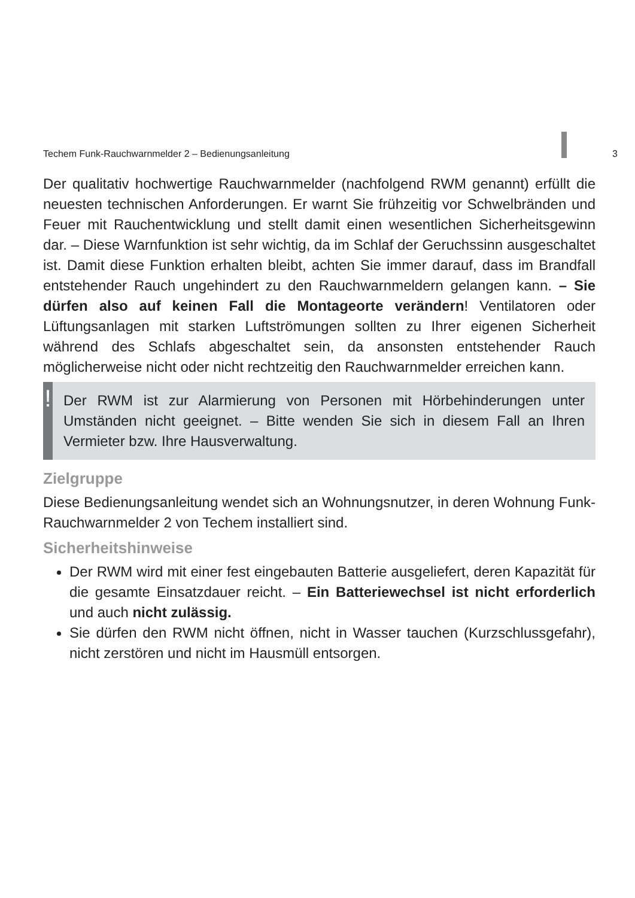Techem Funk-Rauchwarnmelder 2 – Bedienungsanleitung 3
Der qualitativ hochwertige Rauchwarnmelder (nachfolgend RWM genannt) erfüllt die neuesten technischen Anforderungen. Er warnt Sie frühzeitig vor Schwelbränden und Feuer mit Rauchentwicklung und stellt damit einen wesentlichen Sicherheitsgewinn dar. – Diese Warnfunktion ist sehr wichtig, da im Schlaf der Geruchssinn ausgeschaltet ist. Damit diese Funktion erhalten bleibt, achten Sie immer darauf, dass im Brandfall entstehender Rauch ungehindert zu den Rauchwarnmeldern gelangen kann. – Sie dürfen also auf keinen Fall die Montageorte verändern! Ventilatoren oder Lüftungsanlagen mit starken Luftströmungen sollten zu Ihrer eigenen Sicherheit während des Schlafs abgeschaltet sein, da ansonsten entstehender Rauch möglicherweise nicht oder nicht rechtzeitig den Rauchwarnmelder erreichen kann.
!
Der RWM ist zur Alarmierung von Personen mit Hörbehinderungen unter Umständen nicht geeignet. – Bitte wenden Sie sich in diesem Fall an Ihren Vermieter bzw. Ihre Hausverwaltung.
Zielgruppe
Diese Bedienungsanleitung wendet sich an Wohnungsnutzer, in deren Wohnung Funk-Rauchwarnmelder 2 von Techem installiert sind.
Sicherheitshinweise
Der RWM wird mit einer fest eingebauten Batterie ausgeliefert, deren Kapazität für die gesamte Einsatzdauer reicht. – Ein Batteriewechsel ist nicht erforderlich und auch nicht zulässig.
Sie dürfen den RWM nicht öffnen, nicht in Wasser tauchen (Kurzschlussgefahr), nicht zerstören und nicht im Hausmüll entsorgen.